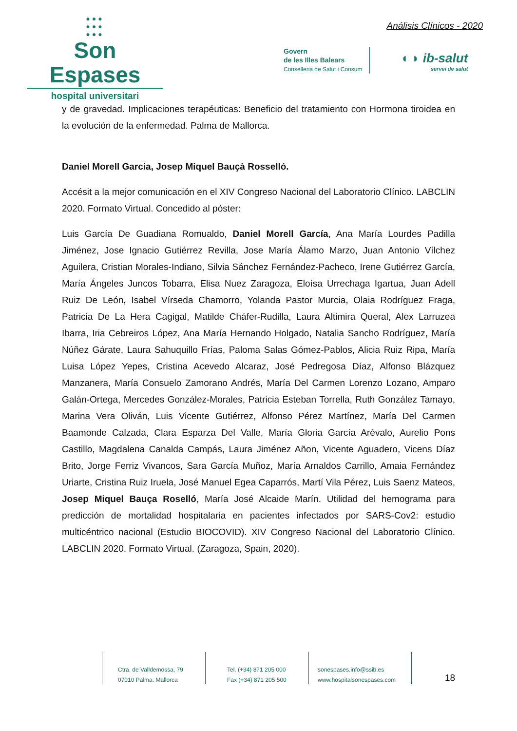●●●
●●●
●●●
Son Espases
hospital universitari
Análisis Clínicos - 2020
Govern
de les Illes Balears
Conselleria de Salut i Consum
◖ ◗ ib-salut
servei de salut
y de gravedad. Implicaciones terapéuticas: Beneficio del tratamiento con Hormona tiroidea en la evolución de la enfermedad. Palma de Mallorca.
Daniel Morell Garcia, Josep Miquel Bauçà Rosselló.
Accésit a la mejor comunicación en el XIV Congreso Nacional del Laboratorio Clínico. LABCLIN 2020. Formato Virtual. Concedido al póster:
Luis García De Guadiana Romualdo, Daniel Morell García, Ana María Lourdes Padilla Jiménez, Jose Ignacio Gutiérrez Revilla, Jose María Álamo Marzo, Juan Antonio Vílchez Aguilera, Cristian Morales-Indiano, Silvia Sánchez Fernández-Pacheco, Irene Gutiérrez García, María Ángeles Juncos Tobarra, Elisa Nuez Zaragoza, Eloísa Urrechaga Igartua, Juan Adell Ruiz De León, Isabel Vírseda Chamorro, Yolanda Pastor Murcia, Olaia Rodríguez Fraga, Patricia De La Hera Cagigal, Matilde Cháfer-Rudilla, Laura Altimira Queral, Alex Larruzea Ibarra, Iria Cebreiros López, Ana María Hernando Holgado, Natalia Sancho Rodríguez, María Núñez Gárate, Laura Sahuquillo Frías, Paloma Salas Gómez-Pablos, Alicia Ruiz Ripa, María Luisa López Yepes, Cristina Acevedo Alcaraz, José Pedregosa Díaz, Alfonso Blázquez Manzanera, María Consuelo Zamorano Andrés, María Del Carmen Lorenzo Lozano, Amparo Galán-Ortega, Mercedes González-Morales, Patricia Esteban Torrella, Ruth González Tamayo, Marina Vera Oliván, Luis Vicente Gutiérrez, Alfonso Pérez Martínez, María Del Carmen Baamonde Calzada, Clara Esparza Del Valle, María Gloria García Arévalo, Aurelio Pons Castillo, Magdalena Canalda Campás, Laura Jiménez Añon, Vicente Aguadero, Vicens Díaz Brito, Jorge Ferriz Vivancos, Sara García Muñoz, María Arnaldos Carrillo, Amaia Fernández Uriarte, Cristina Ruiz Iruela, José Manuel Egea Caparrós, Martí Vila Pérez, Luis Saenz Mateos, Josep Miquel Bauça Roselló, María José Alcaide Marín. Utilidad del hemograma para predicción de mortalidad hospitalaria en pacientes infectados por SARS-Cov2: estudio multicéntrico nacional (Estudio BIOCOVID). XIV Congreso Nacional del Laboratorio Clínico. LABCLIN 2020. Formato Virtual. (Zaragoza, Spain, 2020).
Ctra. de Valldemossa, 79
07010 Palma. Mallorca
Tel. (+34) 871 205 000
Fax (+34) 871 205 500
sonespases.info@ssib.es
www.hospitalsonespases.com
18